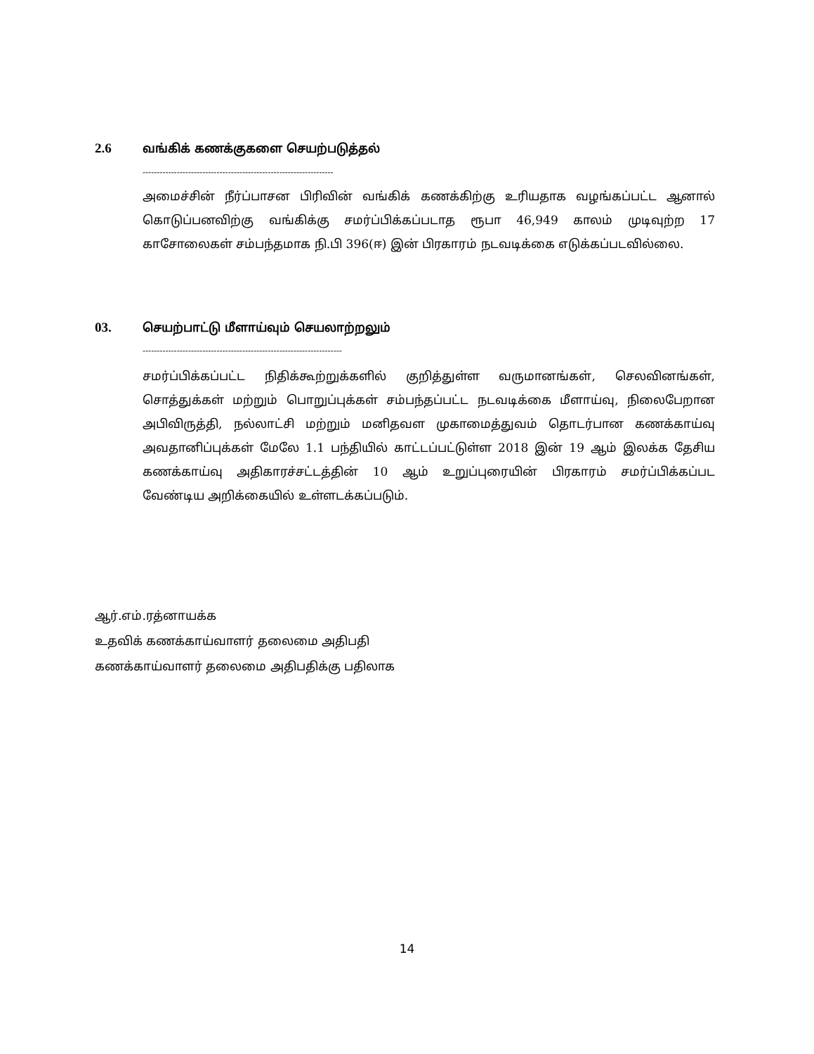2.6 வங்கிக் கணக்குகளை செயற்படுத்தல்
-------------------------------------------------------------------
அமைச்சின் நீர்ப்பாசன பிரிவின் வங்கிக் கணக்கிற்கு உரியதாக வழங்கப்பட்ட ஆனால் கொடுப்பனவிற்கு வங்கிக்கு சமர்ப்பிக்கப்படாத ரூபா 46,949 காலம் முடிவுற்ற 17 காசோலைகள் சம்பந்தமாக நி.பி 396(ஈ) இன் பிரகாரம் நடவடிக்கை எடுக்கப்படவில்லை.
03. செயற்பாட்டு மீளாய்வும் செயலாற்றலும்
----------------------------------------------------------------------
சமர்ப்பிக்கப்பட்ட நிதிக்கூற்றுக்களில் குறித்துள்ள வருமானங்கள், செலவினங்கள், சொத்துக்கள் மற்றும் பொறுப்புக்கள் சம்பந்தப்பட்ட நடவடிக்கை மீளாய்வு, நிலைபேறான அபிவிருத்தி, நல்லாட்சி மற்றும் மனிதவள முகாமைத்துவம் தொடர்பான கணக்காய்வு அவதானிப்புக்கள் மேலே 1.1 பந்தியில் காட்டப்பட்டுள்ள 2018 இன் 19 ஆம் இலக்க தேசிய கணக்காய்வு அதிகாரச்சட்டத்தின் 10 ஆம் உறுப்புரையின் பிரகாரம் சமர்ப்பிக்கப்பட வேண்டிய அறிக்கையில் உள்ளடக்கப்படும்.
ஆர்.எம்.ரத்னாயக்க
உதவிக் கணக்காய்வாளர் தலைமை அதிபதி
கணக்காய்வாளர் தலைமை அதிபதிக்கு பதிலாக
14